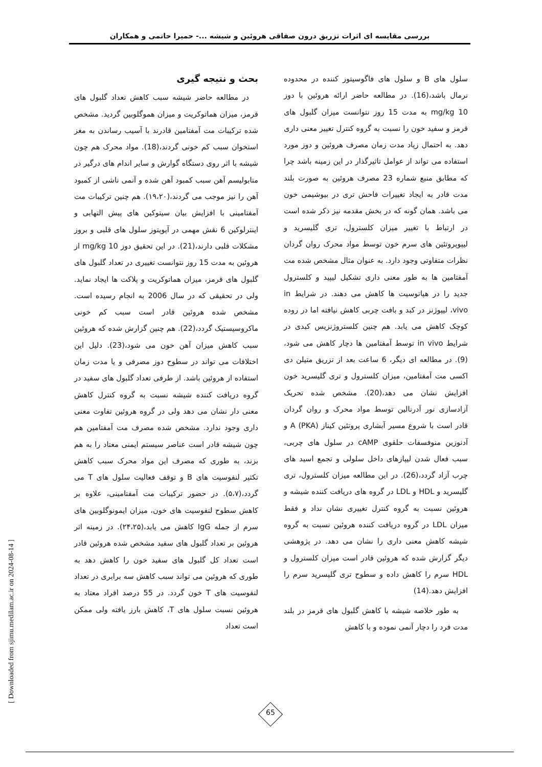بررسی مقایسه ای اثرات تزریق درون صفاقی هروئین و شیشه ...- حمیرا حاتمی و همکاران
بحث و نتیجه گیری
در مطالعه حاضر شیشه سبب کاهش تعداد گلبول های قرمز، میزان هماتوکریت و میزان هموگلوبین گردید. مشخص شده ترکیبات مت آمفتامین قادرند با آسیب رساندن به مغز استخوان سبب کم خونی گردند،(18). مواد محرک هم چون شیشه با اثر روی دستگاه گوارش و سایر اندام های درگیر در متابولیسم آهن سبب کمبود آهن شده و آنمی ناشی از کمبود آهن را نیز موجب می گردند،(۱۹،۲۰). هم چنین ترکیبات مت آمفتامینی با افزایش بیان سیتوکین های پیش التهابی و اینترلوکین 6 نقش مهمی در آپوپتوز سلول های قلبی و بروز مشکلات قلبی دارند،(21). در این تحقیق دوز mg/kg 10 از هروئین به مدت 15 روز نتوانست تغییری در تعداد گلبول های گلبول های قرمز، میزان هماتوکریت و پلاکت ها ایجاد نماید. ولی در تحقیقی که در سال 2006 به انجام رسیده است. مشخص شده هروئین قادر است سبب کم خونی ماکروسیستیک گردد،(22). هم چنین گزارش شده که هروئین سبب کاهش میزان آهن خون می شود،(23). دلیل این اختلافات می تواند در سطوح دوز مصرفی و یا مدت زمان استفاده از هروئین باشد. از طرفی تعداد گلبول های سفید در گروه دریافت کننده شیشه نسبت به گروه کنترل کاهش معنی دار نشان می دهد ولی در گروه هروئین تفاوت معنی داری وجود ندارد. مشخص شده مصرف مت آمفتامین هم چون شیشه قادر است عناصر سیستم ایمنی معتاد را به هم بزند، به طوری که مصرف این مواد محرک سبب کاهش تکثیر لنفوسیت های B و توقف فعالیت سلول های T می گردد،(۵،۷). در حضور ترکیبات مت آمفتامینی، علاوه بر کاهش سطوح لنفوسیت های خون، میزان ایمونوگلوبین های سرم از جمله IgG کاهش می یابد،(۲۴،۲۵). در زمینه اثر هروئین بر تعداد گلبول های سفید مشخص شده هروئین قادر است تعداد کل گلبول های سفید خون را کاهش دهد به طوری که هروئین می تواند سبب کاهش سه برابری در تعداد لنفوسیت های T خون گردد. در 55 درصد افراد معتاد به هروئین نسبت سلول های T، کاهش بارز یافته ولی ممکن است تعداد
سلول های B و سلول های فاگوسیتوز کننده در محدوده نرمال باشد،(16). در مطالعه حاضر ارائه هروئین با دوز mg/kg 10 به مدت 15 روز نتوانست میزان گلبول های قرمز و سفید خون را نسبت به گروه کنترل تغییر معنی داری دهد. به احتمال زیاد مدت زمان مصرف هروئین و دوز مورد استفاده می تواند از عوامل تاثیرگذار در این زمینه باشد چرا که مطابق منبع شماره 23 مصرف هروئین به صورت بلند مدت قادر به ایجاد تغییرات فاحش تری در بیوشیمی خون می باشد. همان گونه که در بخش مقدمه نیز ذکر شده است در ارتباط با تغییر میزان کلسترول، تری گلیسرید و لیپوپروتئین های سرم خون توسط مواد محرک روان گردان نظرات متفاوتی وجود دارد. به عنوان مثال مشخص شده مت آمفتامین ها به طور معنی داری تشکیل لیپید و کلسترول جدید را در هپاتوسیت ها کاهش می دهند. در شرایط in vivo، لیپوژنز در کبد و بافت چربی کاهش نیافته اما در روده کوچک کاهش می یابد. هم چنین کلستروژنزیس کبدی در شرایط in vivo توسط آمفتامین ها دچار کاهش می شود،(9). در مطالعه ای دیگر، 6 ساعت بعد از تزریق متیلن دی اکسی مت آمفتامین، میزان کلسترول و تری گلیسرید خون افزایش نشان می دهد،(20). مشخص شده تحریک آزادسازی نور آدرنالین توسط مواد محرک و روان گردان قادر است با شروع مسیر آبشاری پروتئین کیناز A (PKA) و آدنوزین منوفسفات حلقوی cAMP در سلول های چربی، سبب فعال شدن لیپازهای داخل سلولی و تجمع اسید های چرب آزاد گردد،(26). در این مطالعه میزان کلسترول، تری گلیسرید و HDL و LDL در گروه های دریافت کننده شیشه و هروئین نسبت به گروه کنترل تغییری نشان نداد و فقط میزان LDL در گروه دریافت کننده هروئین نسبت به گروه شیشه کاهش معنی داری را نشان می دهد. در پژوهشی دیگر گزارش شده که هروئین قادر است میزان کلسترول و HDL سرم را کاهش داده و سطوح تری گلیسرید سرم را افزایش دهد.(14)
به طور خلاصه شیشه با کاهش گلبول های قرمز در بلند مدت فرد را دچار آنمی نموده و با کاهش
[ Downloaded from sjimu.medilam.ac.ir on 2024-08-14 ]
65